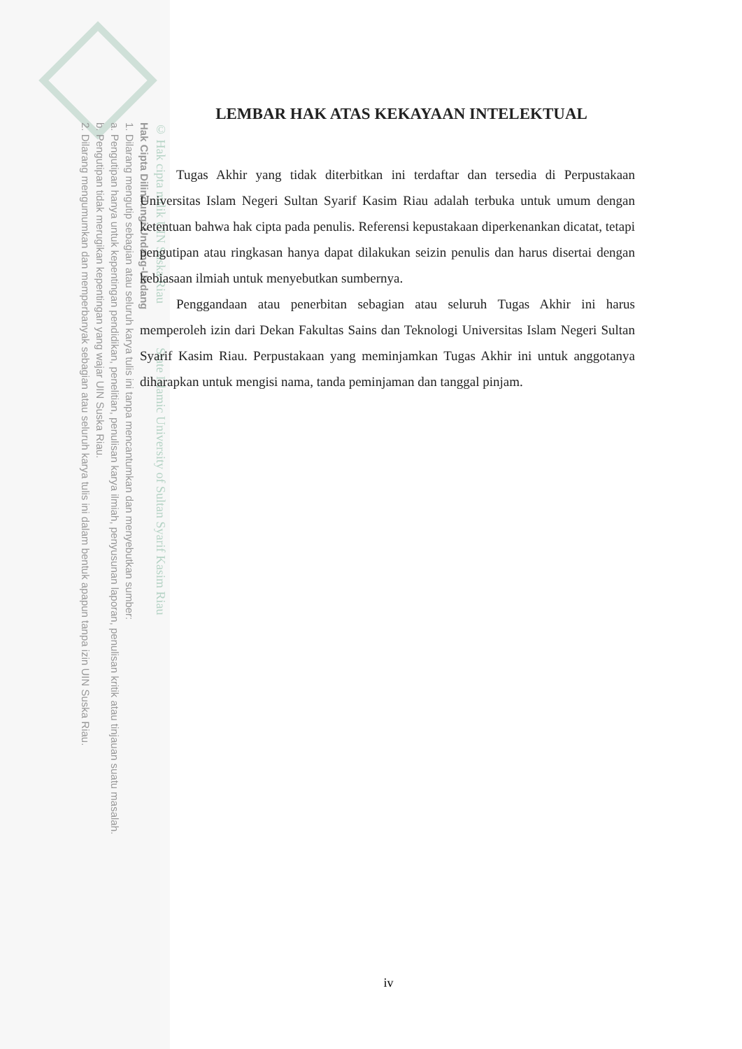© Hak cipta milik UIN Suska Riau State Islamic University of Sultan Syarif Kasim Riau
Hak Cipta Dilindungi Undang-Undang
1. Dilarang mengutip sebagian atau seluruh karya tulis ini tanpa mencantumkan dan menyebutkan sumber:
a. Pengutipan hanya untuk kepentingan pendidikan, penelitian, penulisan karya ilmiah, penyusunan laporan, penulisan kritik atau tinjauan suatu masalah.
b. Pengutipan tidak merugikan kepentingan yang wajar UIN Suska Riau.
2. Dilarang mengumumkan dan memperbanyak sebagian atau seluruh karya tulis ini dalam bentuk apapun tanpa izin UIN Suska Riau.
LEMBAR HAK ATAS KEKAYAAN INTELEKTUAL
Tugas Akhir yang tidak diterbitkan ini terdaftar dan tersedia di Perpustakaan Universitas Islam Negeri Sultan Syarif Kasim Riau adalah terbuka untuk umum dengan ketentuan bahwa hak cipta pada penulis. Referensi kepustakaan diperkenankan dicatat, tetapi pengutipan atau ringkasan hanya dapat dilakukan seizin penulis dan harus disertai dengan kebiasaan ilmiah untuk menyebutkan sumbernya.
Penggandaan atau penerbitan sebagian atau seluruh Tugas Akhir ini harus memperoleh izin dari Dekan Fakultas Sains dan Teknologi Universitas Islam Negeri Sultan Syarif Kasim Riau. Perpustakaan yang meminjamkan Tugas Akhir ini untuk anggotanya diharapkan untuk mengisi nama, tanda peminjaman dan tanggal pinjam.
iv